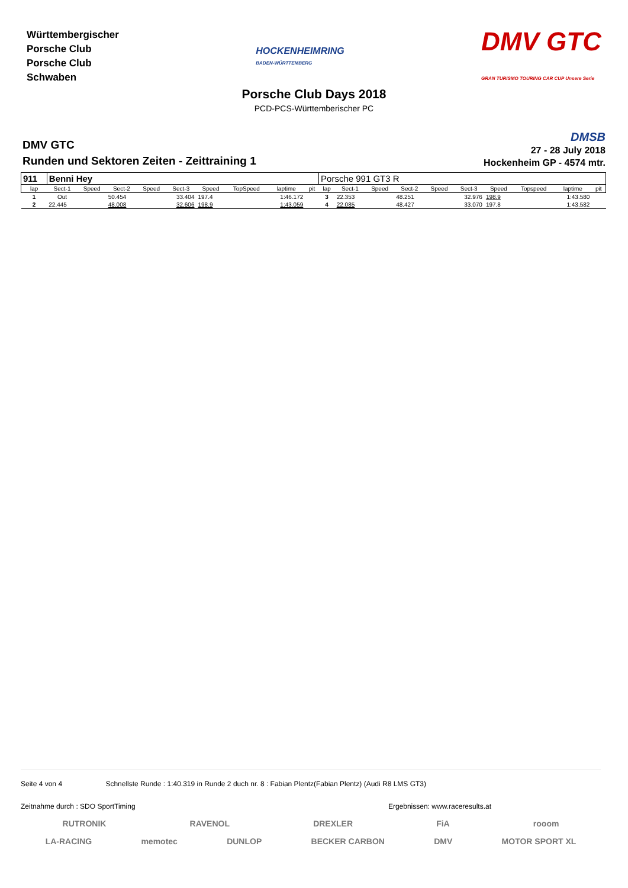Württembergischer
Porsche Club
Porsche Club
Schwaben
HOCKENHEIMRING
BADEN-WÜRTTEMBERG
DMV GTC
GRAN TURISMO TOURING CAR CUP Unsere Serie
Porsche Club Days 2018
PCD-PCS-Württemberischer PC
DMV GTC
Runden und Sektoren Zeiten - Zeittraining 1
DMSB
27 - 28 July 2018
Hockenheim GP - 4574 mtr.
| 911 | Benni Hey | | | | | | | | | Porsche 991 GT3 R | | | | | | | | | |
| lap | Sect-1 | Speed | Sect-2 | Speed | Sect-3 | Speed | TopSpeed | laptime | pit | lap | Sect-1 | Speed | Sect-2 | Speed | Sect-3 | Speed | Topspeed | laptime | pit |
| 1 | Out | | 50.454 | | 33.404 | 197.4 | | 1:46.172 | | 3 | 22.353 | | 48.251 | | 32.976 | 198.9 | | 1:43.580 | |
| 2 | 22.445 | | 48.008 | | 32.606 | 198.9 | | 1:43.059 | | 4 | 22.085 | | 48.427 | | 33.070 | 197.8 | | 1:43.582 | |
Seite 4 von 4 Schnellste Runde : 1:40.319 in Runde 2 duch nr. 8 : Fabian Plentz(Fabian Plentz) (Audi R8 LMS GT3)
Zeitnahme durch : SDO SportTiming Ergebnissen: www.raceresults.at
RUTRONIK RAVENOL DREXLER FiA rooom
LA-RACING memotec DUNLOP BECKER CARBON DMV MOTOR SPORT XL